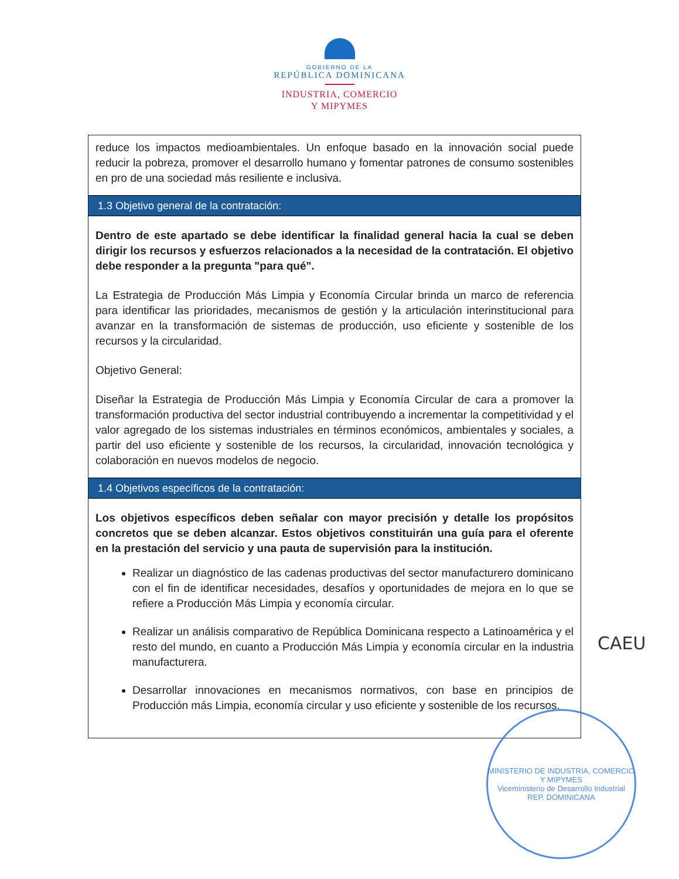GOBIERNO DE LA
REPÚBLICA DOMINICANA
INDUSTRIA, COMERCIO
Y MIPYMES
reduce los impactos medioambientales. Un enfoque basado en la innovación social puede reducir la pobreza, promover el desarrollo humano y fomentar patrones de consumo sostenibles en pro de una sociedad más resiliente e inclusiva.
1.3 Objetivo general de la contratación:
Dentro de este apartado se debe identificar la finalidad general hacia la cual se deben dirigir los recursos y esfuerzos relacionados a la necesidad de la contratación. El objetivo debe responder a la pregunta "para qué".
La Estrategia de Producción Más Limpia y Economía Circular brinda un marco de referencia para identificar las prioridades, mecanismos de gestión y la articulación interinstitucional para avanzar en la transformación de sistemas de producción, uso eficiente y sostenible de los recursos y la circularidad.
Objetivo General:
Diseñar la Estrategia de Producción Más Limpia y Economía Circular de cara a promover la transformación productiva del sector industrial contribuyendo a incrementar la competitividad y el valor agregado de los sistemas industriales en términos económicos, ambientales y sociales, a partir del uso eficiente y sostenible de los recursos, la circularidad, innovación tecnológica y colaboración en nuevos modelos de negocio.
1.4 Objetivos específicos de la contratación:
Los objetivos específicos deben señalar con mayor precisión y detalle los propósitos concretos que se deben alcanzar. Estos objetivos constituirán una guía para el oferente en la prestación del servicio y una pauta de supervisión para la institución.
Realizar un diagnóstico de las cadenas productivas del sector manufacturero dominicano con el fin de identificar necesidades, desafíos y oportunidades de mejora en lo que se refiere a Producción Más Limpia y economía circular.
Realizar un análisis comparativo de República Dominicana respecto a Latinoamérica y el resto del mundo, en cuanto a Producción Más Limpia y economía circular en la industria manufacturera.
Desarrollar innovaciones en mecanismos normativos, con base en principios de Producción más Limpia, economía circular y uso eficiente y sostenible de los recursos.
CAEU
MINISTERIO DE INDUSTRIA, COMERCIO Y MIPYMES
Viceministerio de Desarrollo Industrial
REP. DOMINICANA